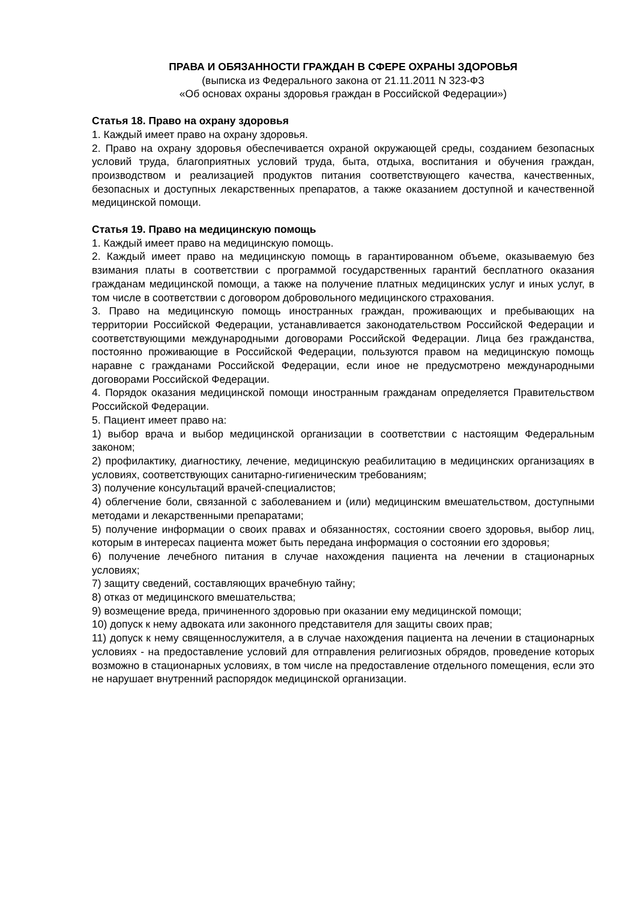ПРАВА И ОБЯЗАННОСТИ ГРАЖДАН В СФЕРЕ ОХРАНЫ ЗДОРОВЬЯ
(выписка из Федерального закона от 21.11.2011 N 323-ФЗ
«Об основах охраны здоровья граждан в Российской Федерации»)
Статья 18. Право на охрану здоровья
1. Каждый имеет право на охрану здоровья.
2. Право на охрану здоровья обеспечивается охраной окружающей среды, созданием безопасных условий труда, благоприятных условий труда, быта, отдыха, воспитания и обучения граждан, производством и реализацией продуктов питания соответствующего качества, качественных, безопасных и доступных лекарственных препаратов, а также оказанием доступной и качественной медицинской помощи.
Статья 19. Право на медицинскую помощь
1. Каждый имеет право на медицинскую помощь.
2. Каждый имеет право на медицинскую помощь в гарантированном объеме, оказываемую без взимания платы в соответствии с программой государственных гарантий бесплатного оказания гражданам медицинской помощи, а также на получение платных медицинских услуг и иных услуг, в том числе в соответствии с договором добровольного медицинского страхования.
3. Право на медицинскую помощь иностранных граждан, проживающих и пребывающих на территории Российской Федерации, устанавливается законодательством Российской Федерации и соответствующими международными договорами Российской Федерации. Лица без гражданства, постоянно проживающие в Российской Федерации, пользуются правом на медицинскую помощь наравне с гражданами Российской Федерации, если иное не предусмотрено международными договорами Российской Федерации.
4. Порядок оказания медицинской помощи иностранным гражданам определяется Правительством Российской Федерации.
5. Пациент имеет право на:
1) выбор врача и выбор медицинской организации в соответствии с настоящим Федеральным законом;
2) профилактику, диагностику, лечение, медицинскую реабилитацию в медицинских организациях в условиях, соответствующих санитарно-гигиеническим требованиям;
3) получение консультаций врачей-специалистов;
4) облегчение боли, связанной с заболеванием и (или) медицинским вмешательством, доступными методами и лекарственными препаратами;
5) получение информации о своих правах и обязанностях, состоянии своего здоровья, выбор лиц, которым в интересах пациента может быть передана информация о состоянии его здоровья;
6) получение лечебного питания в случае нахождения пациента на лечении в стационарных условиях;
7) защиту сведений, составляющих врачебную тайну;
8) отказ от медицинского вмешательства;
9) возмещение вреда, причиненного здоровью при оказании ему медицинской помощи;
10) допуск к нему адвоката или законного представителя для защиты своих прав;
11) допуск к нему священнослужителя, а в случае нахождения пациента на лечении в стационарных условиях - на предоставление условий для отправления религиозных обрядов, проведение которых возможно в стационарных условиях, в том числе на предоставление отдельного помещения, если это не нарушает внутренний распорядок медицинской организации.